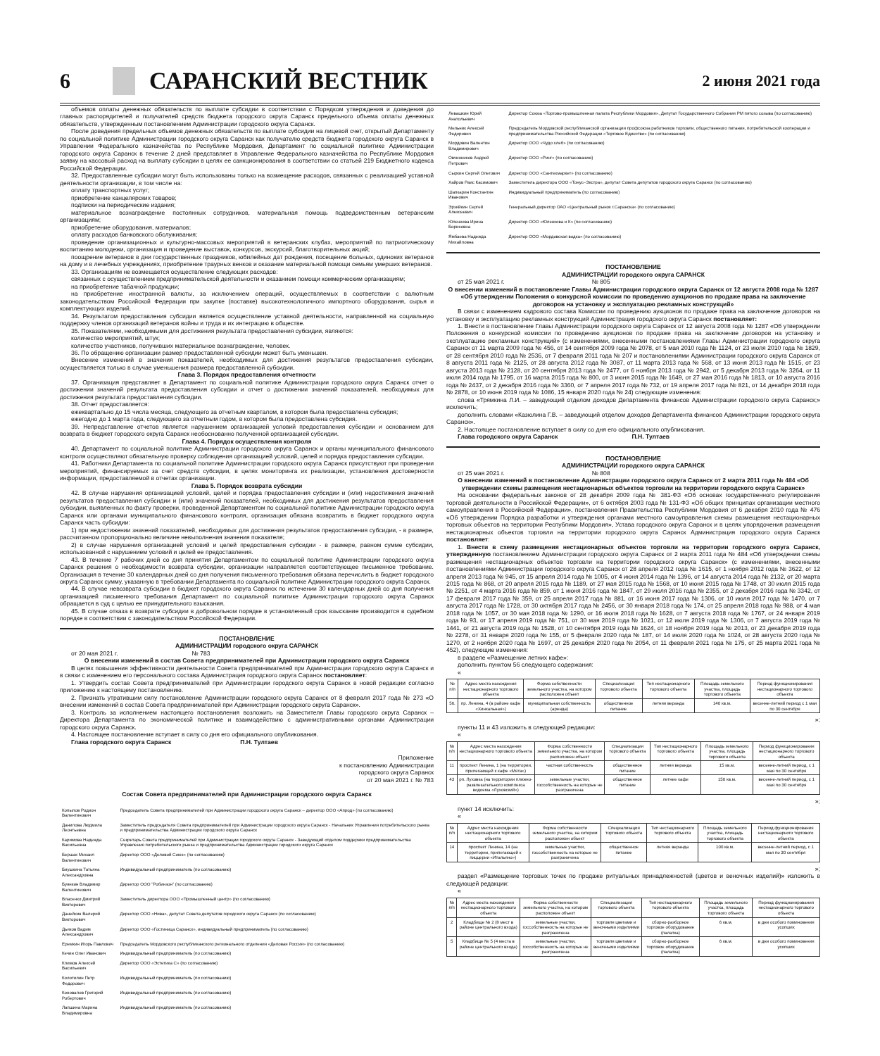6 САРАНСКИЙ ВЕСТНИК
2 июня 2021 года
объемов оплаты денежных обязательств по выплате субсидии в соответствии с Порядком утверждения и доведения до главных распорядителей и получателей средств бюджета городского округа Саранск предельного объема оплаты денежных обязательств, утвержденным постановлением Администрации городского округа Саранск.
После доведения предельных объемов денежных обязательств по выплате субсидии на лицевой счет, открытый Департаменту по социальной политике Администрации городского округа Саранск как получателю средств бюджета городского округа Саранск в Управлении Федерального казначейства по Республике Мордовия, Департамент по социальной политике Администрации городского округа Саранск в течение 2 дней представляет в Управление Федерального казначейства по Республике Мордовия заявку на кассовый расход на выплату субсидии в целях ее санкционирования в соответствии со статьей 219 Бюджетного кодекса Российской Федерации.
32. Предоставленные субсидии могут быть использованы только на возмещение расходов, связанных с реализацией уставной деятельности организации, в том числе на:
оплату транспортных услуг;
приобретение канцелярских товаров;
подписки на периодические издания;
материальное вознаграждение постоянных сотрудников, материальная помощь подведомственным ветеранским организациям;
приобретение оборудования, материалов;
оплату расходов банковского обслуживания;
проведение организационных и культурно-массовых мероприятий в ветеранских клубах, мероприятий по патриотическому воспитанию молодежи, организация и проведение выставок, конкурсов, экскурсий, благотворительных акций;
поощрение ветеранов в дни государственных праздников, юбилейных дат рождения, посещение больных, одиноких ветеранов на дому и в лечебных учреждениях, приобретение траурных венков и оказание материальной помощи семьям умерших ветеранов.
33. Организациям не возмещается осуществление следующих расходов:
связанных с осуществлением предпринимательской деятельности и оказанием помощи коммерческим организациям;
на приобретение табачной продукции;
на приобретение иностранной валюты, за исключением операций, осуществляемых в соответствии с валютным законодательством Российской Федерации при закупке (поставке) высокотехнологичного импортного оборудования, сырья и комплектующих изделий.
34. Результатом предоставления субсидии является осуществление уставной деятельности, направленной на социальную поддержку членов организаций ветеранов войны и труда и их интеграцию в обществе.
35. Показателями, необходимыми для достижения результата предоставления субсидии, являются:
количество мероприятий, штук;
количество участников, получивших материальное вознаграждение, человек.
36. По обращению организации размер предоставленной субсидии может быть уменьшен.
Внесение изменений в значения показателей, необходимых для достижения результатов предоставления субсидии, осуществляется только в случае уменьшения размера предоставленной субсидии.
Глава 3. Порядок предоставления отчетности
37. Организация представляет в Департамент по социальной политике Администрации городского округа Саранск отчет о достижении значений результата предоставления субсидии и отчет о достижении значений показателей, необходимых для достижения результата предоставления субсидии.
38. Отчет предоставляется:
ежеквартально до 15 числа месяца, следующего за отчетным кварталом, в котором была предоставлена субсидия;
ежегодно до 1 марта года, следующего за отчетным годом, в котором была предоставлена субсидия.
39. Непредставление отчетов является нарушением организацией условий предоставления субсидии и основанием для возврата в бюджет городского округа Саранск необоснованно полученной организацией субсидии.
Глава 4. Порядок осуществления контроля
40. Департамент по социальной политике Администрации городского округа Саранск и органы муниципального финансового контроля осуществляют обязательную проверку соблюдения организацией условий, целей и порядка предоставления субсидии.
41. Работники Департамента по социальной политике Администрации городского округа Саранск присутствуют при проведении мероприятий, финансируемых за счет средств субсидии, в целях мониторинга их реализации, установления достоверности информации, предоставляемой в отчетах организации.
Глава 5. Порядок возврата субсидии
42. В случае нарушения организацией условий, целей и порядка предоставления субсидии и (или) недостижения значений результатов предоставления субсидии и (или) значений показателей, необходимых для достижения результатов предоставления субсидии, выявленных по факту проверки, проведенной Департаментом по социальной политике Администрации городского округа Саранск или органами муниципального финансового контроля, организация обязана возвратить в бюджет городского округа Саранск часть субсидии:
1) при недостижении значений показателей, необходимых для достижения результатов предоставления субсидии, - в размере, рассчитанном пропорционально величине невыполнения значения показателя;
2) в случае нарушения организацией условий и целей предоставления субсидии - в размере, равном сумме субсидии, использованной с нарушением условий и целей ее предоставления.
43. В течение 7 рабочих дней со дня принятия Департаментом по социальной политике Администрации городского округа Саранск решения о необходимости возврата субсидии, организации направляется соответствующее письменное требование. Организация в течение 30 календарных дней со дня получения письменного требования обязана перечислить в бюджет городского округа Саранск сумму, указанную в требовании Департамента по социальной политике Администрации городского округа Саранск.
44. В случае невозврата субсидии в бюджет городского округа Саранск по истечении 30 календарных дней со дня получения организацией письменного требования Департамент по социальной политике Администрации городского округа Саранск обращается в суд с целью ее принудительного взыскания.
45. В случае отказа в возврате субсидии в добровольном порядке в установленный срок взыскание производится в судебном порядке в соответствии с законодательством Российской Федерации.
ПОСТАНОВЛЕНИЕ
АДМИНИСТРАЦИИ городского округа САРАНСК
от 20 мая 2021 г. № 783
О внесении изменений в состав Совета предпринимателей при Администрации городского округа Саранск
В целях повышения эффективности деятельности Совета предпринимателей при Администрации городского округа Саранск и в связи с изменением его персонального состава Администрация городского округа Саранск постановляет:
1. Утвердить состав Совета предпринимателей при Администрации городского округа Саранск в новой редакции согласно приложению к настоящему постановлению.
2. Признать утратившим силу постановление Администрации городского округа Саранск от 8 февраля 2017 года № 273 «О внесении изменений в состав Совета предпринимателей при Администрации городского округа Саранск».
3. Контроль за исполнением настоящего постановления возложить на Заместителя Главы городского округа Саранск – Директора Департамента по экономической политике и взаимодействию с административными органами Администрации городского округа Саранск.
4. Настоящее постановление вступает в силу со дня его официального опубликования.
Глава городского округа Саранск П.Н. Тултаев
Приложение
к постановлению Администрации
городского округа Саранск
от 20 мая 2021 г. № 783
Состав Совета предпринимателей при Администрации городского округа Саранск
| Копылов Родион Валентинович | Председатель Совета предпринимателей при Администрации городского округа Саранск – директор ООО «Апрод» (по согласованию) |
| Данилова Людмила Леонтьевна | Заместитель председателя Совета предпринимателей при Администрации городского округа Саранск - Начальник Управления потребительского рынка и предпринимательства Администрации городского округа Саранск |
| Каримова Надежда Васильевна | Секретарь Совета предпринимателей при Администрации городского округа Саранск - Заведующий отделом поддержки предпринимательства Управления потребительского рынка и предпринимательства Администрации городского округа Саранск |
| Бершак Михаил Валентинович | Директор ООО «Деловой Союз» (по согласованию) |
| Биушкина Татьяна Александровна | Индивидуальный предприниматель (по согласованию) |
| Буянкин Владимир Валентинович | Директор ООО "Робинзон" (по согласованию) |
| Власенко Дмитрий Викторович | Заместитель директора ООО «Промышленный центр» (по согласованию) |
| Данейкин Валерий Викторович | Директор ООО «Нива», депутат Совета депутатов городского округа Саранск (по согласованию) |
| Дьяков Вадим Александрович | Директор ООО «Гостиница Саранск», индивидуальный предприниматель (по согласованию) |
| Еремкин Игорь Павлович | Председатель Мордовского республиканского регионального отделения «Деловая Россия» (по согласованию) |
| Кечин Олег Иванович | Индивидуальный предприниматель (по согласованию) |
| Климов Алексей Васильевич | Директор ООО «Эстетика С» (по согласованию) |
| Колотилин Петр Федорович | Индивидуальный предприниматель (по согласованию) |
| Коновалов Григорий Робертович | Индивидуальный предприниматель (по согласованию) |
| Лапшина Марина Владимировна | Индивидуальный предприниматель (по согласованию) |
| Левашкин Юрий Анатольевич | Директор Союза «Торгово-промышленная палата Республики Мордовия», Депутат Государственного Собрания РМ пятого созыва (по согласованию) |
| Мельник Алексей Федорович | Председатель Мордовской республиканской организации профсоюза работников торговли, общественного питания, потребительской кооперации и предпринимательства Российской Федерации «Торговое Единство» (по согласованию) |
| Мордовин Валентин Владимирович | Директор ООО «Чудо хлеб» (по согласованию) |
| Овчинников Андрей Петрович | Директор ООО «Ринг» (по согласованию) |
| Сыркин Сергей Олегович | Директор ООО «Сантехмаркет» (по согласованию) |
| Хайров Раис Касимович | Заместитель директора ООО «Тонус–Экстра», депутат Совета депутатов городского округа Саранск (по согласованию) |
| Шапкарин Константин Иванович | Индивидуальный предприниматель (по согласованию) |
| Эрзяйкин Сергей Алексеевич | Генеральный директор ОАО «Центральный рынок г.Саранска» (по согласованию) |
| Юленкова Ирина Борисовна | Директор ООО «Юленкова и К» (по согласованию) |
| Ямбаева Надежда Михайловна | Директор ООО «Мордовская водка» (по согласованию) |
ПОСТАНОВЛЕНИЕ
АДМИНИСТРАЦИИ городского округа САРАНСК
от 25 мая 2021 г. № 805
О внесении изменений в постановление Главы Администрации городского округа Саранск от 12 августа 2008 года № 1287 «Об утверждении Положения о конкурсной комиссии по проведению аукционов по продаже права на заключение договоров на установку и эксплуатацию рекламных конструкций»
В связи с изменением кадрового состава Комиссии по проведению аукционов по продаже права на заключение договоров на установку и эксплуатацию рекламных конструкций Администрация городского округа Саранск постановляет:
1. Внести в постановление Главы Администрации городского округа Саранск от 12 августа 2008 года № 1287 «Об утверждении Положения о конкурсной комиссии по проведению аукционов по продаже права на заключение договоров на установку и эксплуатацию рекламных конструкций» (с изменениями, внесенными постановлениями Главы Администрации городского округа Саранск от 11 марта 2009 года № 456, от 14 сентября 2009 года № 2078, от 5 мая 2010 года № 1124, от 23 июля 2010 года № 1829, от 28 сентября 2010 года № 2536, от 7 февраля 2011 года № 207 и постановлениями Администрации городского округа Саранск от 8 августа 2011 года № 2125, от 28 августа 2012 года № 3087, от 11 марта 2013 года № 568, от 13 июня 2013 года № 1515, от 23 августа 2013 года № 2128, от 20 сентября 2013 года № 2477, от 6 ноября 2013 года № 2942, от 5 декабря 2013 года № 3264, от 11 июля 2014 года № 1795, от 16 марта 2015 года № 800, от 3 июня 2015 года № 1649, от 27 мая 2016 года № 1813, от 10 августа 2016 года № 2437, от 2 декабря 2016 года № 3360, от 7 апреля 2017 года № 732, от 19 апреля 2017 года № 821, от 14 декабря 2018 года № 2878, от 10 июня 2019 года № 1086, 15 января 2020 года № 24) следующие изменения:
слова «Трямкина Л.И. – заведующий отделом доходов Департамента финансов Администрации городского округа Саранск;» исключить;
дополнить словами «Казюлина Г.В. – заведующий отделом доходов Департамента финансов Администрации городского округа Саранск».
2. Настоящее постановление вступает в силу со дня его официального опубликования.
Глава городского округа Саранск П.Н. Тултаев
ПОСТАНОВЛЕНИЕ
АДМИНИСТРАЦИИ городского округа САРАНСК
от 25 мая 2021 г. № 808
О внесении изменений в постановление Администрации городского округа Саранск от 2 марта 2011 года № 484 «Об утверждении схемы размещения нестационарных объектов торговли на территории городского округа Саранск»
На основании федеральных законов от 28 декабря 2009 года № 381-ФЗ «Об основах государственного регулирования торговой деятельности в Российской Федерации», от 6 октября 2003 года № 131-ФЗ «Об общих принципах организации местного самоуправления в Российской Федерации», постановления Правительства Республики Мордовия от 6 декабря 2010 года № 476 «Об утверждении Порядка разработки и утверждения органами местного самоуправления схемы размещения нестационарных торговых объектов на территории Республики Мордовия», Устава городского округа Саранск и в целях упорядочения размещения нестационарных объектов торговли на территории городского округа Саранск Администрация городского округа Саранск постановляет:
1. Внести в схему размещения нестационарных объектов торговли на территории городского округа Саранск, утвержденную постановлением Администрации городского округа Саранск от 2 марта 2011 года № 484 «Об утверждении схемы размещения нестационарных объектов торговли на территории городского округа Саранск» (с изменениями, внесенными постановлениями Администрации городского округа Саранск от 28 апреля 2012 года № 1615, от 1 ноября 2012 года № 3622, от 12 апреля 2013 года № 945, от 15 апреля 2014 года № 1005, от 4 июня 2014 года № 1396, от 14 августа 2014 года № 2132, от 20 марта 2015 года № 868, от 20 апреля 2015 года № 1189, от 27 мая 2015 года № 1568, от 10 июня 2015 года № 1748, от 30 июля 2015 года № 2251, от 4 марта 2016 года № 859, от 1 июня 2016 года № 1847, от 29 июля 2016 года № 2355, от 2 декабря 2016 года № 3342, от 17 февраля 2017 года № 359, от 25 апреля 2017 года № 881, от 16 июня 2017 года № 1306, от 10 июля 2017 года № 1470, от 7 августа 2017 года № 1728, от 30 октября 2017 года № 2456, от 30 января 2018 года № 174, от 25 апреля 2018 года № 988, от 4 мая 2018 года № 1057, от 30 мая 2018 года № 1290, от 16 июля 2018 года № 1628, от 7 августа 2018 года № 1767, от 24 января 2019 года № 93, от 17 апреля 2019 года № 751, от 30 мая 2019 года № 1021, от 12 июля 2019 года № 1306, от 7 августа 2019 года № 1441, от 21 августа 2019 года № 1528, от 10 сентября 2019 года № 1624, от 18 ноября 2019 года № 2013, от 23 декабря 2019 года № 2278, от 31 января 2020 года № 155, от 5 февраля 2020 года № 187, от 14 июля 2020 года № 1024, от 28 августа 2020 года № 1270, от 2 ноября 2020 года № 1697, от 25 декабря 2020 года № 2054, от 11 февраля 2021 года № 175, от 25 марта 2021 года № 452), следующие изменения:
в разделе «Размещение летних кафе»:
дополнить пунктом 56 следующего содержания:
«
| № п/п | Адрес места нахождения нестационарного торгового объекта | Форма собственности земельного участка, на котором расположен объект | Специализация торгового объекта | Тип нестационарного торгового объекта | Площадь земельного участка, площадь торгового объекта | Период функционирования нестационарного торгового объекта |
| --- | --- | --- | --- | --- | --- | --- |
| 56. | пр. Ленина, 4 (в районе кафе «Хинкальная») | муниципальная собственность (аренда) | общественное питание | летняя веранда | 140 кв.м. | весенне-летний период с 1 мая по 30 сентября |
»;
пункты 11 и 43 изложить в следующей редакции:
«
| № п/п | Адрес места нахождения нестационарного торгового объекта | Форма собственности земельного участка, на котором расположен объект | Специализация торгового объекта | Тип нестационарного торгового объекта | Площадь земельного участка, площадь торгового объекта | Период функционирования нестационарного торгового объекта |
| --- | --- | --- | --- | --- | --- | --- |
| 11 | проспект Ленина, 1 (на территории, прилегающей к кафе «Мята») | частная собственность | общественное питание | летняя веранда | 15 кв.м. | весенне-летний период, с 1 мая по 30 сентября |
| 43 | рп. Луховка (на территории пляжно-развлекательного комплекса водоема «Луховский») | земельные участки, госсобственность на которые не разграничена | общественное питание | летнее кафе | 150 кв.м. | весенне-летний период, с 1 мая по 30 сентября |
»;
пункт 14 исключить:
«
| № п/п | Адрес места нахождения нестационарного торгового объекта | Форма собственности земельного участка, на котором расположен объект | Специализация торгового объекта | Тип нестационарного торгового объекта | Площадь земельного участка, площадь торгового объекта | Период функционирования нестационарного торгового объекта |
| --- | --- | --- | --- | --- | --- | --- |
| 14 | проспект Ленина, 14 (на территории, прилегающей к пиццерии «Итальяно») | земельные участки, госсобственность на которые не разграничена | общественное питание | летняя веранда | 100 кв.м. | весенне-летний период, с 1 мая по 30 сентября |
»;
раздел «Размещение торговых точек по продаже ритуальных принадлежностей (цветов и веночных изделий)» изложить в следующей редакции:
«
| № п/п | Адрес места нахождения нестационарного торгового объекта | Форма собственности земельного участка, на котором расположен объект | Специализация торгового объекта | Тип нестационарного торгового объекта | Площадь земельного участка, площадь торгового объекта | Период функционирования нестационарного торгового объекта |
| --- | --- | --- | --- | --- | --- | --- |
| 2 | Кладбище № 2 (8 мест в районе центрального входа) | земельные участки, госсобственность на которые не разграничена | торговля цветами и веночными изделиями | сборно-разборное торговое оборудование (палатка) | 6 кв.м. | в дни особого поминовения усопших |
| 5 | Кладбище № 5 (4 места в районе центрального входа) | земельные участки, госсобственность на которые не разграничена | торговля цветами и веночными изделиями | сборно-разборное торговое оборудование (палатка) | 6 кв.м. | в дни особого поминовения усопших |